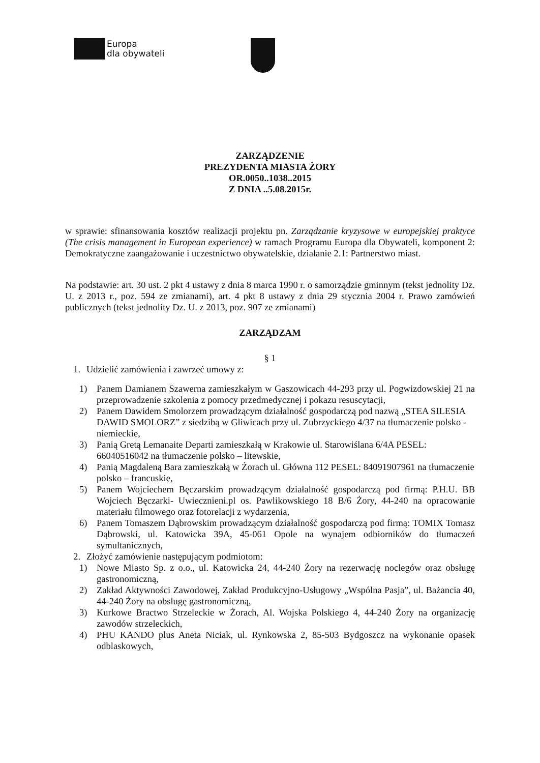Europa
dla obywateli
ZARZĄDZENIE
PREZYDENTA MIASTA ŻORY
OR.0050..1038..2015
Z DNIA ..5.08.2015r.
w sprawie: sfinansowania kosztów realizacji projektu pn. Zarządzanie kryzysowe w europejskiej praktyce (The crisis management in European experience) w ramach Programu Europa dla Obywateli, komponent 2: Demokratyczne zaangażowanie i uczestnictwo obywatelskie, działanie 2.1: Partnerstwo miast.
Na podstawie: art. 30 ust. 2 pkt 4 ustawy z dnia 8 marca 1990 r. o samorządzie gminnym (tekst jednolity Dz. U. z 2013 r., poz. 594 ze zmianami), art. 4 pkt 8 ustawy z dnia 29 stycznia 2004 r. Prawo zamówień publicznych (tekst jednolity Dz. U. z 2013, poz. 907 ze zmianami)
ZARZĄDZAM
§ 1
1. Udzielić zamówienia i zawrzeć umowy z:
1) Panem Damianem Szawerna zamieszkałym w Gaszowicach 44-293 przy ul. Pogwizdowskiej 21 na przeprowadzenie szkolenia z pomocy przedmedycznej i pokazu resuscytacji,
2) Panem Dawidem Smolorzem prowadzącym działalność gospodarczą pod nazwą „STEA SILESIA DAWID SMOLORZ” z siedzibą w Gliwicach przy ul. Zubrzyckiego 4/37 na tłumaczenie polsko - niemieckie,
3) Panią Gretą Lemanaite Departi zamieszkałą w Krakowie ul. Starowiślana 6/4A PESEL: 66040516042 na tłumaczenie polsko – litewskie,
4) Panią Magdaleną Bara zamieszkałą w Żorach ul. Główna 112 PESEL: 84091907961 na tłumaczenie polsko – francuskie,
5) Panem Wojciechem Bęczarskim prowadzącym działalność gospodarczą pod firmą: P.H.U. BB Wojciech Bęczarki- Uwiecznieni.pl os. Pawlikowskiego 18 B/6 Żory, 44-240 na opracowanie materiału filmowego oraz fotorelacji z wydarzenia,
6) Panem Tomaszem Dąbrowskim prowadzącym działalność gospodarczą pod firmą: TOMIX Tomasz Dąbrowski, ul. Katowicka 39A, 45-061 Opole na wynajem odbiorników do tłumaczeń symultanicznych,
2. Złożyć zamówienie następującym podmiotom:
1) Nowe Miasto Sp. z o.o., ul. Katowicka 24, 44-240 Żory na rezerwację noclegów oraz obsługę gastronomiczną,
2) Zakład Aktywności Zawodowej, Zakład Produkcyjno-Usługowy „Wspólna Pasja”, ul. Bażancia 40, 44-240 Żory na obsługę gastronomiczną,
3) Kurkowe Bractwo Strzeleckie w Żorach, Al. Wojska Polskiego 4, 44-240 Żory na organizację zawodów strzeleckich,
4) PHU KANDO plus Aneta Niciak, ul. Rynkowska 2, 85-503 Bydgoszcz na wykonanie opasek odblaskowych,